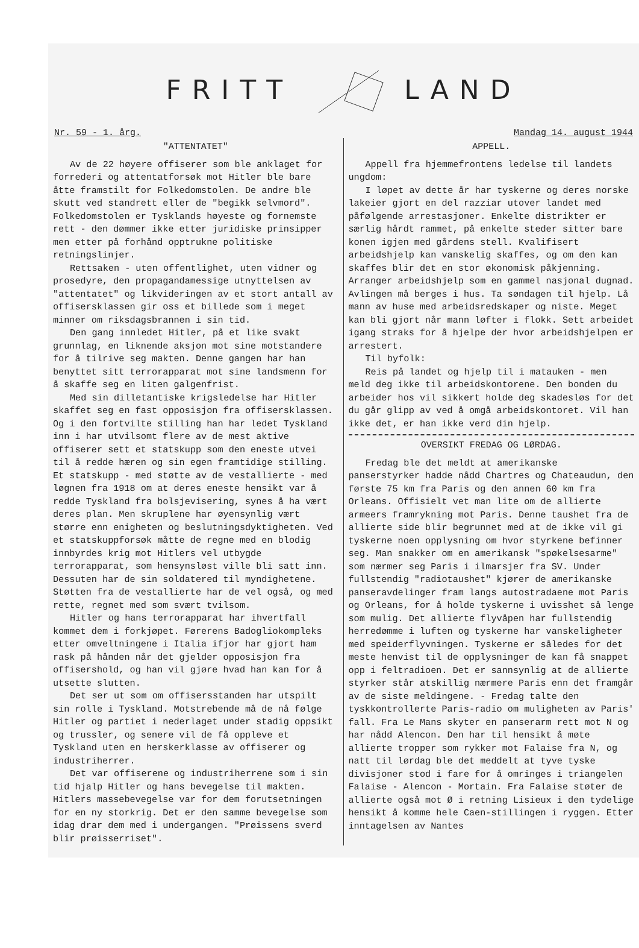FRITT LAND
Nr. 59 - 1. årg. Mandag 14. august 1944
"ATTENTATET"
Av de 22 høyere offiserer som ble anklaget for forrederi og attentatforsøk mot Hitler ble bare åtte framstilt for Folkedomstolen. De andre ble skutt ved standrett eller de "begikk selvmord". Folkedomstolen er Tysklands høyeste og fornemste rett - den dømmer ikke etter juridiske prinsipper men etter på forhånd opptrukne politiske retningslinjer.
Rettsaken - uten offentlighet, uten vidner og prosedyre, den propagandamessige utnyttelsen av "attentatet" og likvideringen av et stort antall av offisersklassen gir oss et billede som i meget minner om riksdagsbrannen i sin tid.
Den gang innledet Hitler, på et like svakt grunnlag, en liknende aksjon mot sine motstandere for å tilrive seg makten. Denne gangen har han benyttet sitt terrorapparat mot sine landsmenn for å skaffe seg en liten galgenfrist.
Med sin dilletantiske krigsledelse har Hitler skaffet seg en fast opposisjon fra offisersklassen. Og i den fortvilte stilling han har ledet Tyskland inn i har utvilsomt flere av de mest aktive offiserer sett et statskupp som den eneste utvei til å redde hæren og sin egen framtidige stilling. Et statskupp - med støtte av de vestallierte - med løgnen fra 1918 om at deres eneste hensikt var å redde Tyskland fra bolsjevisering, synes å ha vært deres plan. Men skruplene har øyensynlig vært større enn enigheten og beslutningsdyktigheten. Ved et statskuppforsøk måtte de regne med en blodig innbyrdes krig mot Hitlers vel utbygde terrorapparat, som hensynsløst ville bli satt inn. Dessuten har de sin soldatered til myndighetene. Støtten fra de vestallierte har de vel også, og med rette, regnet med som svært tvilsom.
Hitler og hans terrorapparat har ihvertfall kommet dem i forkjøpet. Førerens Badogliokompleks etter omveltningene i Italia ifjor har gjort ham rask på hånden når det gjelder opposisjon fra offisershold, og han vil gjøre hvad han kan for å utsette slutten.
Det ser ut som om offisersstanden har utspilt sin rolle i Tyskland. Motstrebende må de nå følge Hitler og partiet i nederlaget under stadig oppsikt og trussler, og senere vil de få oppleve et Tyskland uten en herskerklasse av offiserer og industriherrer.
Det var offiserene og industriherrene som i sin tid hjalp Hitler og hans bevegelse til makten. Hitlers massebevegelse var for dem forutsetningen for en ny storkrig. Det er den samme bevegelse som idag drar dem med i undergangen. "Prøissens sverd blir prøisserriset".
APPELL.
Appell fra hjemmefrontens ledelse til landets ungdom:
I løpet av dette år har tyskerne og deres norske lakeier gjort en del razziar utover landet med påfølgende arrestasjoner. Enkelte distrikter er særlig hårdt rammet, på enkelte steder sitter bare konen igjen med gårdens stell. Kvalifisert arbeidshjelp kan vanskelig skaffes, og om den kan skaffes blir det en stor økonomisk påkjenning. Arranger arbeidshjelp som en gammel nasjonal dugnad. Avlingen må berges i hus. Ta søndagen til hjelp. Lå mann av huse med arbeidsredskaper og niste. Meget kan bli gjort når mann løfter i flokk. Sett arbeidet igang straks for å hjelpe der hvor arbeidshjelpen er arrestert.
Til byfolk:
Reis på landet og hjelp til i matauken - men meld deg ikke til arbeidskontorene. Den bonden du arbeider hos vil sikkert holde deg skadesløs for det du går glipp av ved å omgå arbeidskontoret. Vil han ikke det, er han ikke verd din hjelp.
OVERSIKT FREDAG OG LØRDAG.
Fredag ble det meldt at amerikanske panserstyrker hadde nådd Chartres og Chateaudun, den første 75 km fra Paris og den annen 60 km fra Orleans. Offisielt vet man lite om de allierte armeers framrykning mot Paris. Denne taushet fra de allierte side blir begrunnet med at de ikke vil gi tyskerne noen opplysning om hvor styrkene befinner seg. Man snakker om en amerikansk "spøkelsesarme" som nærmer seg Paris i ilmarsjer fra SV. Under fullstendig "radiotaushet" kjører de amerikanske panseravdelinger fram langs autostradaene mot Paris og Orleans, for å holde tyskerne i uvisshet så lenge som mulig. Det allierte flyvåpen har fullstendig herredømme i luften og tyskerne har vanskeligheter med speiderflyvningen. Tyskerne er således for det meste henvist til de opplysninger de kan få snappet opp i feltradioen. Det er sannsynlig at de allierte styrker står atskillig nærmere Paris enn det framgår av de siste meldingene. - Fredag talte den tyskkontrollerte Paris-radio om muligheten av Paris' fall. Fra Le Mans skyter en panserarm rett mot N og har nådd Alencon. Den har til hensikt å møte allierte tropper som rykker mot Falaise fra N, og natt til lørdag ble det meddelt at tyve tyske divisjoner stod i fare for å omringes i triangelen Falaise - Alencon - Mortain. Fra Falaise støter de allierte også mot Ø i retning Lisieux i den tydelige hensikt å komme hele Caen-stillingen i ryggen. Etter inntagelsen av Nantes